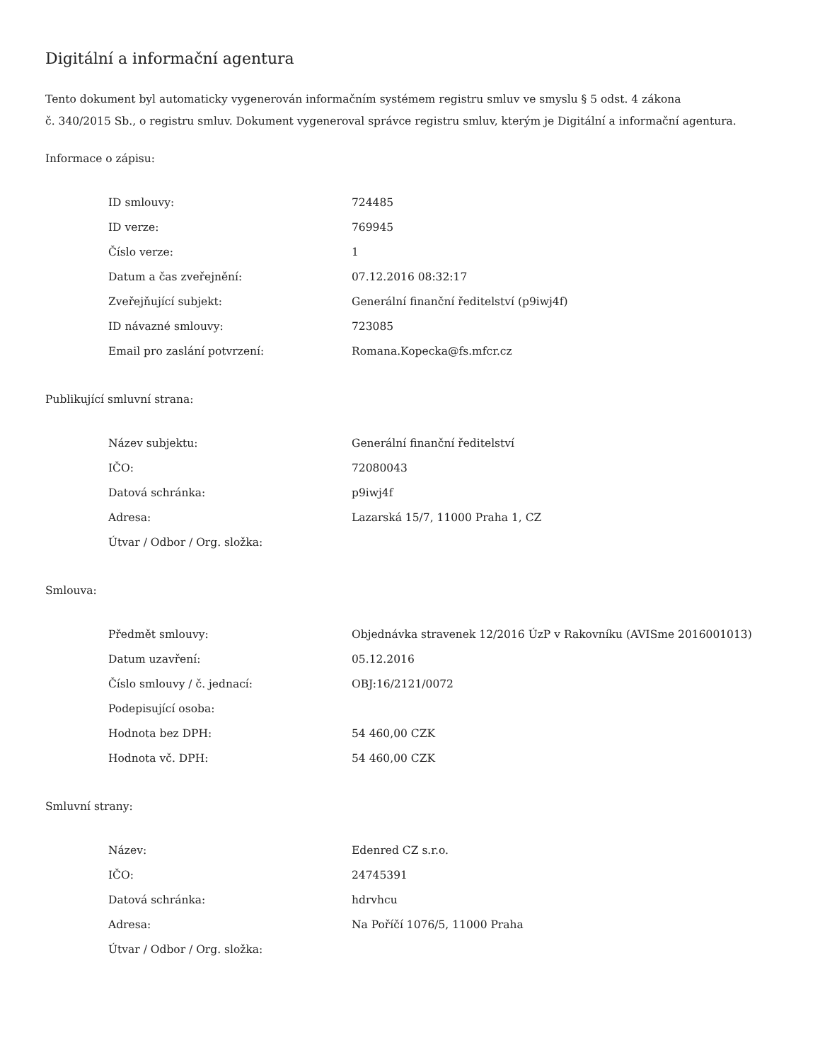Digitální a informační agentura
Tento dokument byl automaticky vygenerován informačním systémem registru smluv ve smyslu § 5 odst. 4 zákona
č. 340/2015 Sb., o registru smluv. Dokument vygeneroval správce registru smluv, kterým je Digitální a informační agentura.
Informace o zápisu:
| ID smlouvy: | 724485 |
| ID verze: | 769945 |
| Číslo verze: | 1 |
| Datum a čas zveřejnění: | 07.12.2016 08:32:17 |
| Zveřejňující subjekt: | Generální finanční ředitelství (p9iwj4f) |
| ID návazné smlouvy: | 723085 |
| Email pro zaslání potvrzení: | Romana.Kopecka@fs.mfcr.cz |
Publikující smluvní strana:
| Název subjektu: | Generální finanční ředitelství |
| IČO: | 72080043 |
| Datová schránka: | p9iwj4f |
| Adresa: | Lazarská 15/7, 11000 Praha 1, CZ |
| Útvar / Odbor / Org. složka: | |
Smlouva:
| Předmět smlouvy: | Objednávka stravenek 12/2016 ÚzP v Rakovníku (AVISme 2016001013) |
| Datum uzavření: | 05.12.2016 |
| Číslo smlouvy / č. jednací: | OBJ:16/2121/0072 |
| Podepisující osoba: | |
| Hodnota bez DPH: | 54 460,00 CZK |
| Hodnota vč. DPH: | 54 460,00 CZK |
Smluvní strany:
| Název: | Edenred CZ s.r.o. |
| IČO: | 24745391 |
| Datová schránka: | hdrvhcu |
| Adresa: | Na Poříčí 1076/5, 11000 Praha |
| Útvar / Odbor / Org. složka: | |